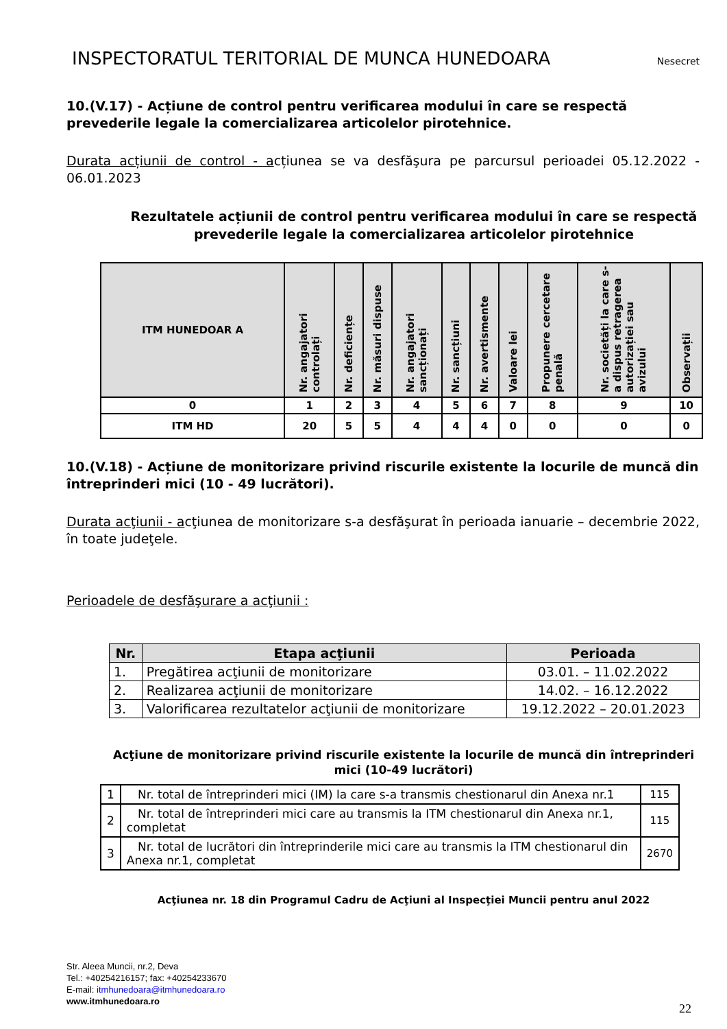INSPECTORATUL TERITORIAL DE MUNCA HUNEDOARA
Nesecret
10.(V.17) - Acțiune de control pentru verificarea modului în care se respectă prevederile legale la comercializarea articolelor pirotehnice.
Durata acțiunii de control - acțiunea se va desfăşura pe parcursul perioadei 05.12.2022 - 06.01.2023
Rezultatele acțiunii de control pentru verificarea modului în care se respectă prevederile legale la comercializarea articolelor pirotehnice
| ITM HUNEDOAR A | Nr. angajatori controlați | Nr. deficiențe | Nr. măsuri dispuse | Nr. angajatori sancționați | Nr. sancțiuni | Nr. avertismente | Valoare lei | Propunere cercetare penală | Nr. societăți la care s-a dispus retragerea autorizației sau avizului | Observații |
| --- | --- | --- | --- | --- | --- | --- | --- | --- | --- | --- |
| 0 | 1 | 2 | 3 | 4 | 5 | 6 | 7 | 8 | 9 | 10 |
| ITM HD | 20 | 5 | 5 | 4 | 4 | 4 | 0 | 0 | 0 | 0 |
10.(V.18) - Acțiune de monitorizare privind riscurile existente la locurile de muncă din întreprinderi mici (10 - 49 lucrători).
Durata acţiunii - acţiunea de monitorizare s-a desfăşurat în perioada ianuarie – decembrie 2022, în toate judeţele.
Perioadele de desfăşurare a acţiunii :
| Nr. | Etapa acţiunii | Perioada |
| --- | --- | --- |
| 1. | Pregătirea acţiunii de monitorizare | 03.01. – 11.02.2022 |
| 2. | Realizarea acţiunii de monitorizare | 14.02. – 16.12.2022 |
| 3. | Valorificarea rezultatelor acţiunii de monitorizare | 19.12.2022 – 20.01.2023 |
Acţiune de monitorizare privind riscurile existente la locurile de muncă din întreprinderi mici (10-49 lucrători)
| 1 | Nr. total de întreprinderi mici (IM) la care s-a transmis chestionarul din Anexa nr.1 | 115 |
| 2 | Nr. total de întreprinderi mici care au transmis la ITM chestionarul din Anexa nr.1, completat | 115 |
| 3 | Nr. total de lucrători din întreprinderile mici care au transmis la ITM chestionarul din Anexa nr.1, completat | 2670 |
Acţiunea nr. 18 din Programul Cadru de Acţiuni al Inspecţiei Muncii pentru anul 2022
Str. Aleea Muncii, nr.2, Deva
Tel.: +40254216157; fax: +40254233670
E-mail: itmhunedoara@itmhunedoara.ro
www.itmhunedoara.ro
22